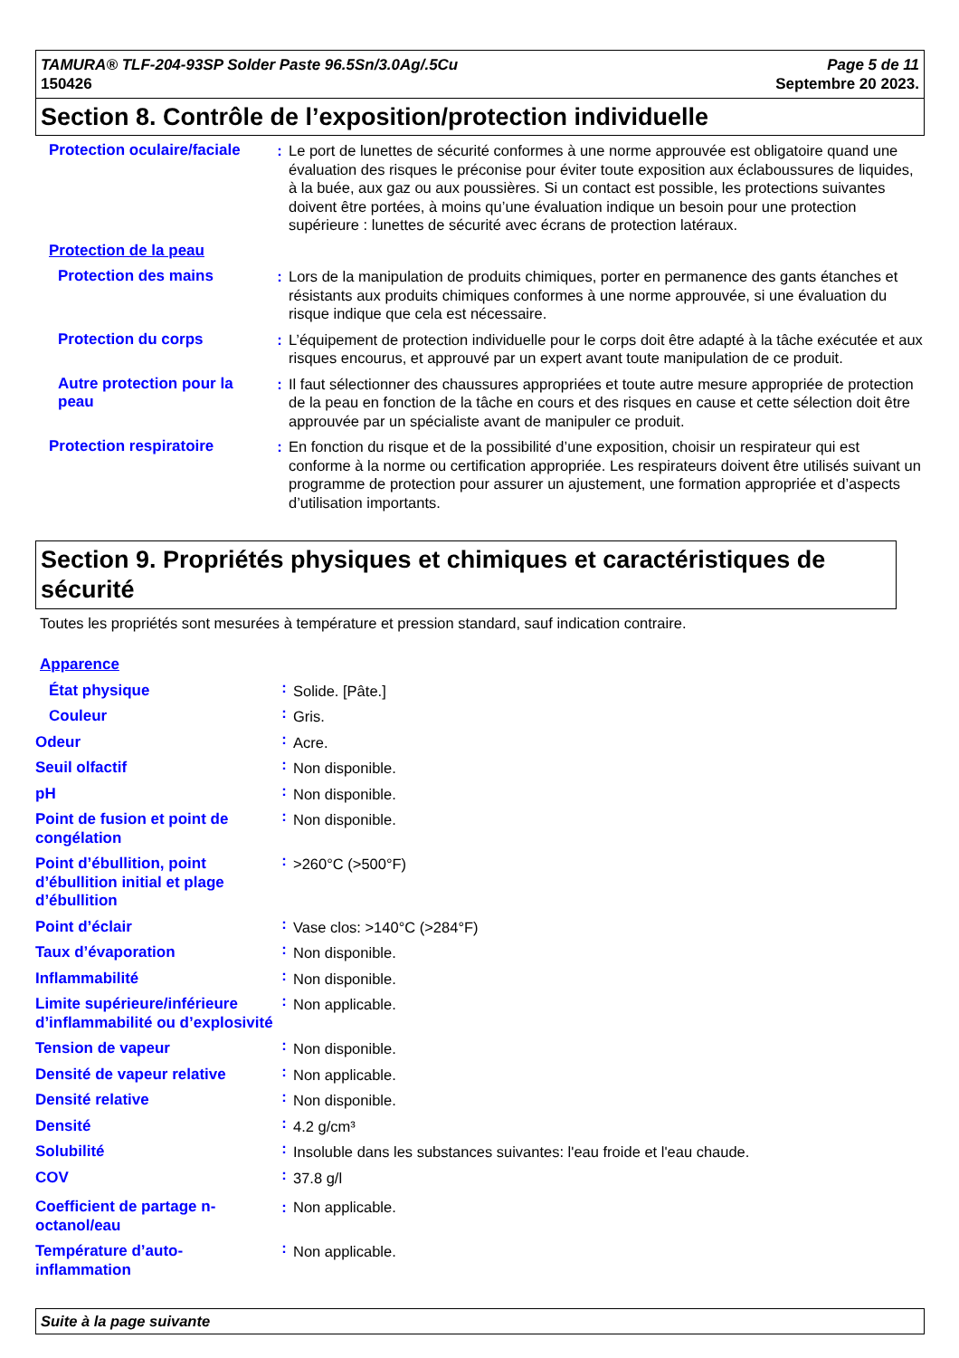TAMURA® TLF-204-93SP Solder Paste 96.5Sn/3.0Ag/.5Cu
150426
Page 5 de 11
Septembre 20 2023.
Section 8. Contrôle de l’exposition/protection individuelle
| Protection oculaire/faciale | : | Le port de lunettes de sécurité conformes à une norme approuvée est obligatoire quand une évaluation des risques le préconise pour éviter toute exposition aux éclaboussures de liquides, à la buée, aux gaz ou aux poussières. Si un contact est possible, les protections suivantes doivent être portées, à moins qu’une évaluation indique un besoin pour une protection supérieure : lunettes de sécurité avec écrans de protection latéraux. |
| Protection de la peau | | |
| Protection des mains | : | Lors de la manipulation de produits chimiques, porter en permanence des gants étanches et résistants aux produits chimiques conformes à une norme approuvée, si une évaluation du risque indique que cela est nécessaire. |
| Protection du corps | : | L’équipement de protection individuelle pour le corps doit être adapté à la tâche exécutée et aux risques encourus, et approuvé par un expert avant toute manipulation de ce produit. |
| Autre protection pour la peau | : | Il faut sélectionner des chaussures appropriées et toute autre mesure appropriée de protection de la peau en fonction de la tâche en cours et des risques en cause et cette sélection doit être approuvée par un spécialiste avant de manipuler ce produit. |
| Protection respiratoire | : | En fonction du risque et de la possibilité d’une exposition, choisir un respirateur qui est conforme à la norme ou certification appropriée. Les respirateurs doivent être utilisés suivant un programme de protection pour assurer un ajustement, une formation appropriée et d’aspects d’utilisation importants. |
Section 9. Propriétés physiques et chimiques et caractéristiques de sécurité
Toutes les propriétés sont mesurées à température et pression standard, sauf indication contraire.
| Apparence | | |
| État physique | : | Solide. [Pâte.] |
| Couleur | : | Gris. |
| Odeur | : | Acre. |
| Seuil olfactif | : | Non disponible. |
| pH | : | Non disponible. |
| Point de fusion et point de congélation | : | Non disponible. |
| Point d’ébullition, point d’ébullition initial et plage d’ébullition | : | >260°C (>500°F) |
| Point d’éclair | : | Vase clos: >140°C (>284°F) |
| Taux d’évaporation | : | Non disponible. |
| Inflammabilité | : | Non disponible. |
| Limite supérieure/inférieure d’inflammabilité ou d’explosivité | : | Non applicable. |
| Tension de vapeur | : | Non disponible. |
| Densité de vapeur relative | : | Non applicable. |
| Densité relative | : | Non disponible. |
| Densité | : | 4.2 g/cm³ |
| Solubilité | : | Insoluble dans les substances suivantes: l'eau froide et l'eau chaude. |
| COV | : | 37.8 g/l |
| Coefficient de partage n-octanol/eau | : | Non applicable. |
| Température d’auto-inflammation | : | Non applicable. |
Suite à la page suivante